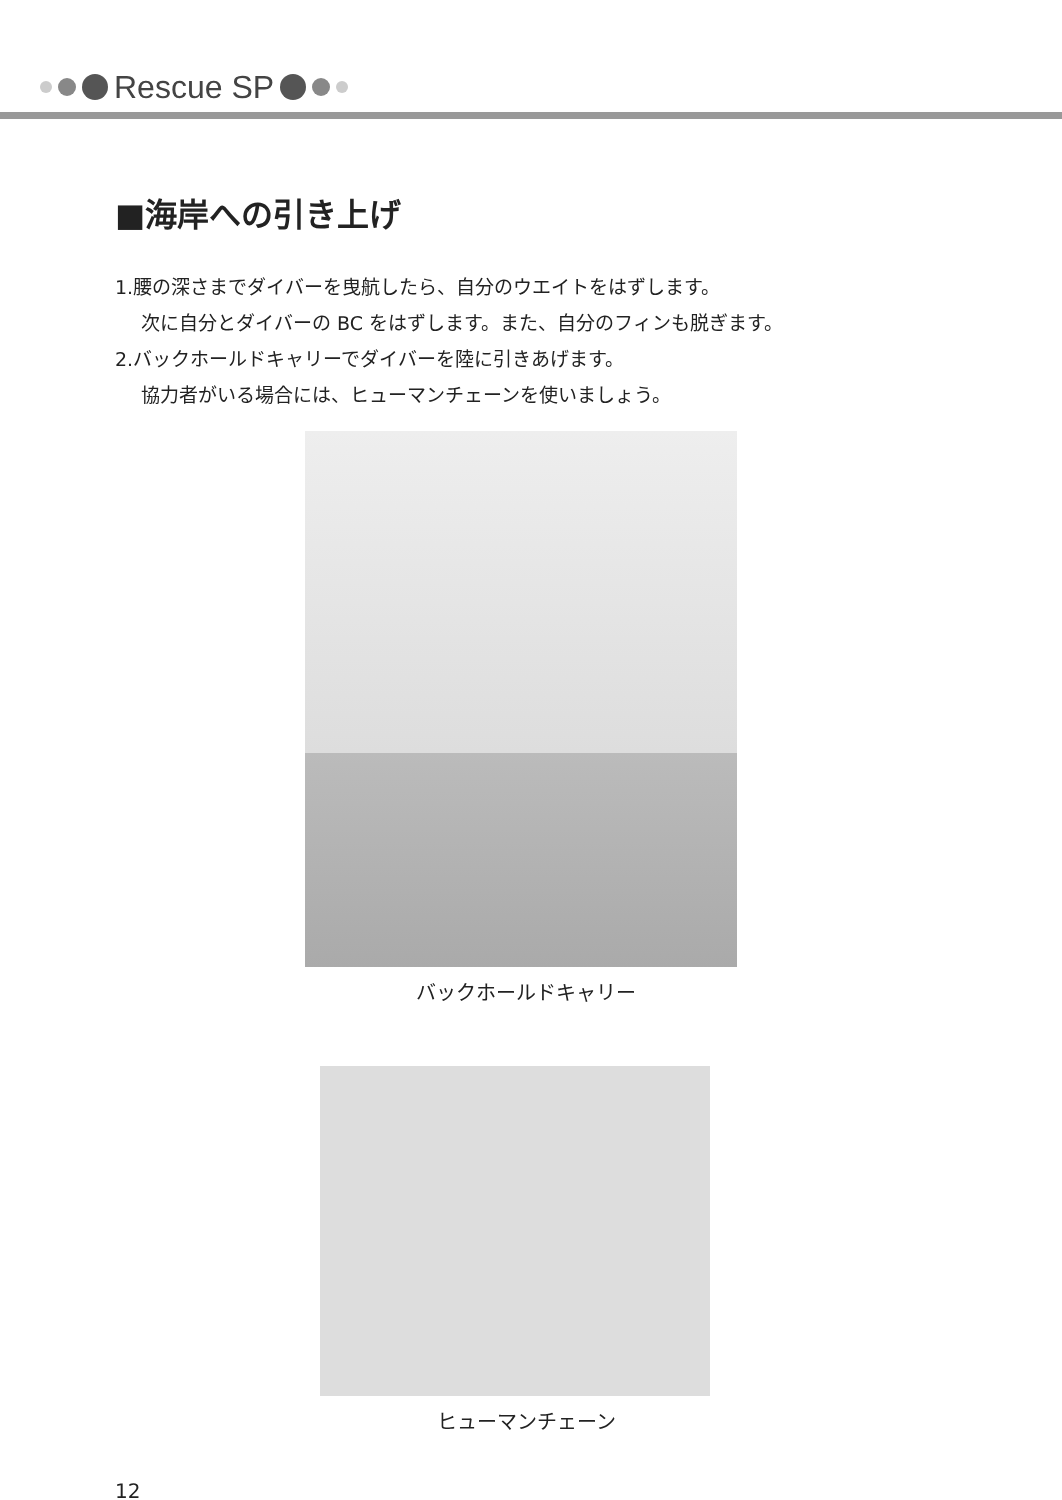Rescue SP
■海岸への引き上げ
1.腰の深さまでダイバーを曳航したら、自分のウエイトをはずします。
次に自分とダイバーの BC をはずします。また、自分のフィンも脱ぎます。
2.バックホールドキャリーでダイバーを陸に引きあげます。
協力者がいる場合には、ヒューマンチェーンを使いましょう。
バックホールドキャリー
ヒューマンチェーン
12